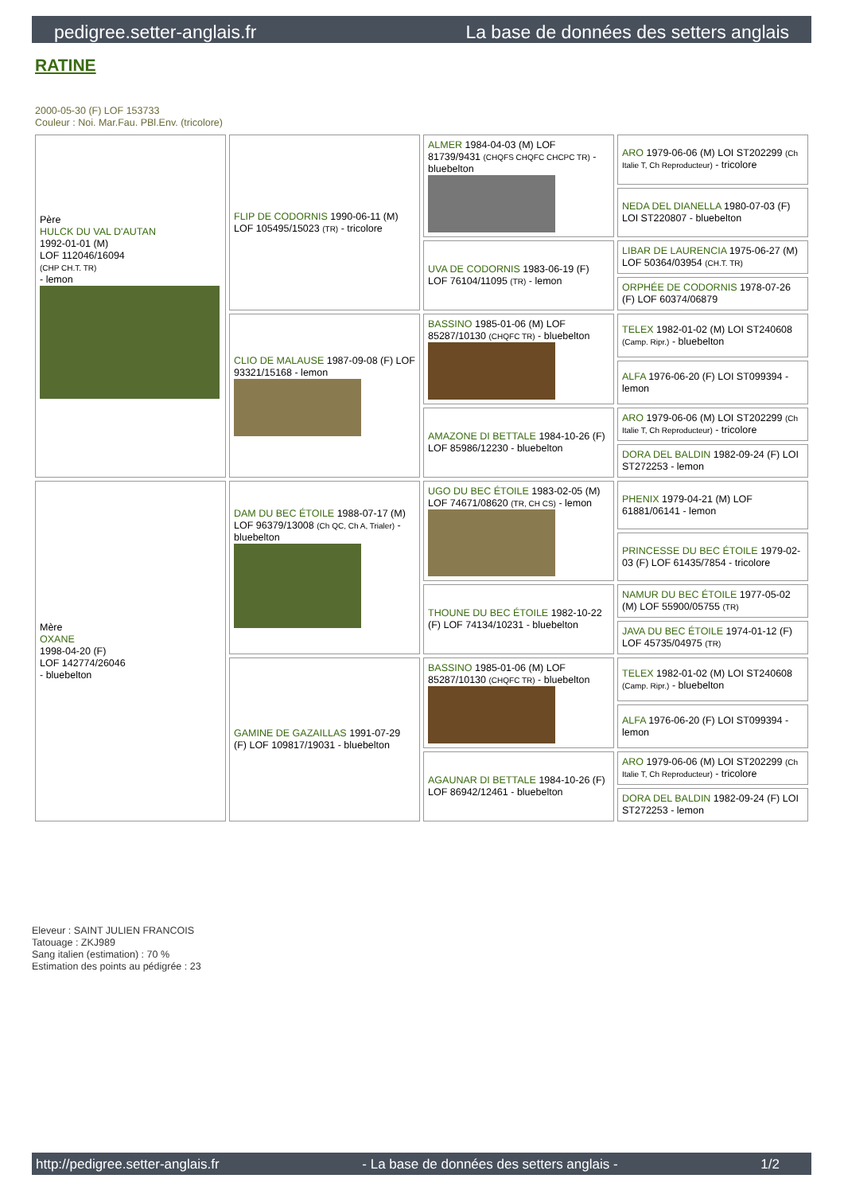pedigree.setter-anglais.fr La base de données des setters anglais
RATINE
2000-05-30 (F) LOF 153733
Couleur : Noi. Mar.Fau. PBl.Env. (tricolore)
| Père HULCK DU VAL D'AUTAN 1992-01-01 (M) LOF 112046/16094 (CHP CH.T. TR) - lemon | FLIP DE CODORNIS 1990-06-11 (M) LOF 105495/15023 (TR) - tricolore | ALMER 1984-04-03 (M) LOF 81739/9431 (CHQFS CHQFC CHCPC TR) - bluebelton | ARO 1979-06-06 (M) LOI ST202299 (Ch Italie T, Ch Reproducteur) - tricolore |
| | | | NEDA DEL DIANELLA 1980-07-03 (F) LOI ST220807 - bluebelton |
| | | UVA DE CODORNIS 1983-06-19 (F) LOF 76104/11095 (TR) - lemon | LIBAR DE LAURENCIA 1975-06-27 (M) LOF 50364/03954 (CH.T. TR) |
| | | | ORPHÉE DE CODORNIS 1978-07-26 (F) LOF 60374/06879 |
| | CLIO DE MALAUSE 1987-09-08 (F) LOF 93321/15168 - lemon | BASSINO 1985-01-06 (M) LOF 85287/10130 (CHQFC TR) - bluebelton | TELEX 1982-01-02 (M) LOI ST240608 (Camp. Ripr.) - bluebelton |
| | | | ALFA 1976-06-20 (F) LOI ST099394 - lemon |
| | | AMAZONE DI BETTALE 1984-10-26 (F) LOF 85986/12230 - bluebelton | ARO 1979-06-06 (M) LOI ST202299 (Ch Italie T, Ch Reproducteur) - tricolore |
| | | | DORA DEL BALDIN 1982-09-24 (F) LOI ST272253 - lemon |
| Mère OXANE 1998-04-20 (F) LOF 142774/26046 - bluebelton | DAM DU BEC ÉTOILE 1988-07-17 (M) LOF 96379/13008 (Ch QC, Ch A, Trialer) - bluebelton | UGO DU BEC ÉTOILE 1983-02-05 (M) LOF 74671/08620 (TR, CH CS) - lemon | PHENIX 1979-04-21 (M) LOF 61881/06141 - lemon |
| | | | PRINCESSE DU BEC ÉTOILE 1979-02-03 (F) LOF 61435/7854 - tricolore |
| | | THOUNE DU BEC ÉTOILE 1982-10-22 (F) LOF 74134/10231 - bluebelton | NAMUR DU BEC ÉTOILE 1977-05-02 (M) LOF 55900/05755 (TR) |
| | | | JAVA DU BEC ÉTOILE 1974-01-12 (F) LOF 45735/04975 (TR) |
| | GAMINE DE GAZAILLAS 1991-07-29 (F) LOF 109817/19031 - bluebelton | BASSINO 1985-01-06 (M) LOF 85287/10130 (CHQFC TR) - bluebelton | TELEX 1982-01-02 (M) LOI ST240608 (Camp. Ripr.) - bluebelton |
| | | | ALFA 1976-06-20 (F) LOI ST099394 - lemon |
| | | AGAUNAR DI BETTALE 1984-10-26 (F) LOF 86942/12461 - bluebelton | ARO 1979-06-06 (M) LOI ST202299 (Ch Italie T, Ch Reproducteur) - tricolore |
| | | | DORA DEL BALDIN 1982-09-24 (F) LOI ST272253 - lemon |
Eleveur : SAINT JULIEN FRANCOIS
Tatouage : ZKJ989
Sang italien (estimation) : 70 %
Estimation des points au pédigrée : 23
http://pedigree.setter-anglais.fr - La base de données des setters anglais - 1/2